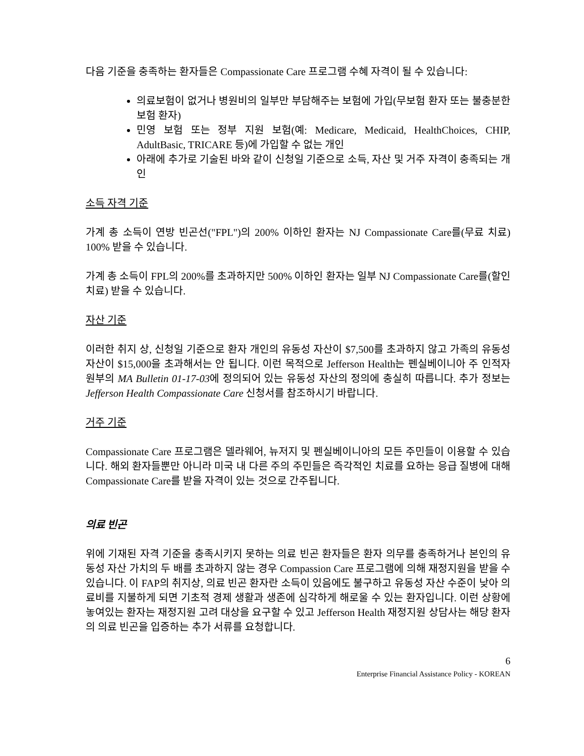다음 기준을 충족하는 환자들은 Compassionate Care 프로그램 수혜 자격이 될 수 있습니다:
의료보험이 없거나 병원비의 일부만 부담해주는 보험에 가입(무보험 환자 또는 불충분한 보험 환자)
민영 보험 또는 정부 지원 보험(예: Medicare, Medicaid, HealthChoices, CHIP, AdultBasic, TRICARE 등)에 가입할 수 없는 개인
아래에 추가로 기술된 바와 같이 신청일 기준으로 소득, 자산 및 거주 자격이 충족되는 개인
소득 자격 기준
가계 총 소득이 연방 빈곤선("FPL")의 200% 이하인 환자는 NJ Compassionate Care를(무료 치료) 100% 받을 수 있습니다.
가계 총 소득이 FPL의 200%를 초과하지만 500% 이하인 환자는 일부 NJ Compassionate Care를(할인 치료) 받을 수 있습니다.
자산 기준
이러한 취지 상, 신청일 기준으로 환자 개인의 유동성 자산이 $7,500를 초과하지 않고 가족의 유동성 자산이 $15,000을 초과해서는 안 됩니다. 이런 목적으로 Jefferson Health는 펜실베이니아 주 인적자원부의 MA Bulletin 01-17-03에 정의되어 있는 유동성 자산의 정의에 충실히 따릅니다. 추가 정보는 Jefferson Health Compassionate Care 신청서를 참조하시기 바랍니다.
거주 기준
Compassionate Care 프로그램은 델라웨어, 뉴저지 및 펜실베이니아의 모든 주민들이 이용할 수 있습니다. 해외 환자들뿐만 아니라 미국 내 다른 주의 주민들은 즉각적인 치료를 요하는 응급 질병에 대해 Compassionate Care를 받을 자격이 있는 것으로 간주됩니다.
의료 빈곤
위에 기재된 자격 기준을 충족시키지 못하는 의료 빈곤 환자들은 환자 의무를 충족하거나 본인의 유동성 자산 가치의 두 배를 초과하지 않는 경우 Compassion Care 프로그램에 의해 재정지원을 받을 수 있습니다. 이 FAP의 취지상, 의료 빈곤 환자란 소득이 있음에도 불구하고 유동성 자산 수준이 낮아 의료비를 지불하게 되면 기초적 경제 생활과 생존에 심각하게 해로울 수 있는 환자입니다. 이런 상황에 놓여있는 환자는 재정지원 고려 대상을 요구할 수 있고 Jefferson Health 재정지원 상담사는 해당 환자의 의료 빈곤을 입증하는 추가 서류를 요청합니다.
6
Enterprise Financial Assistance Policy - KOREAN